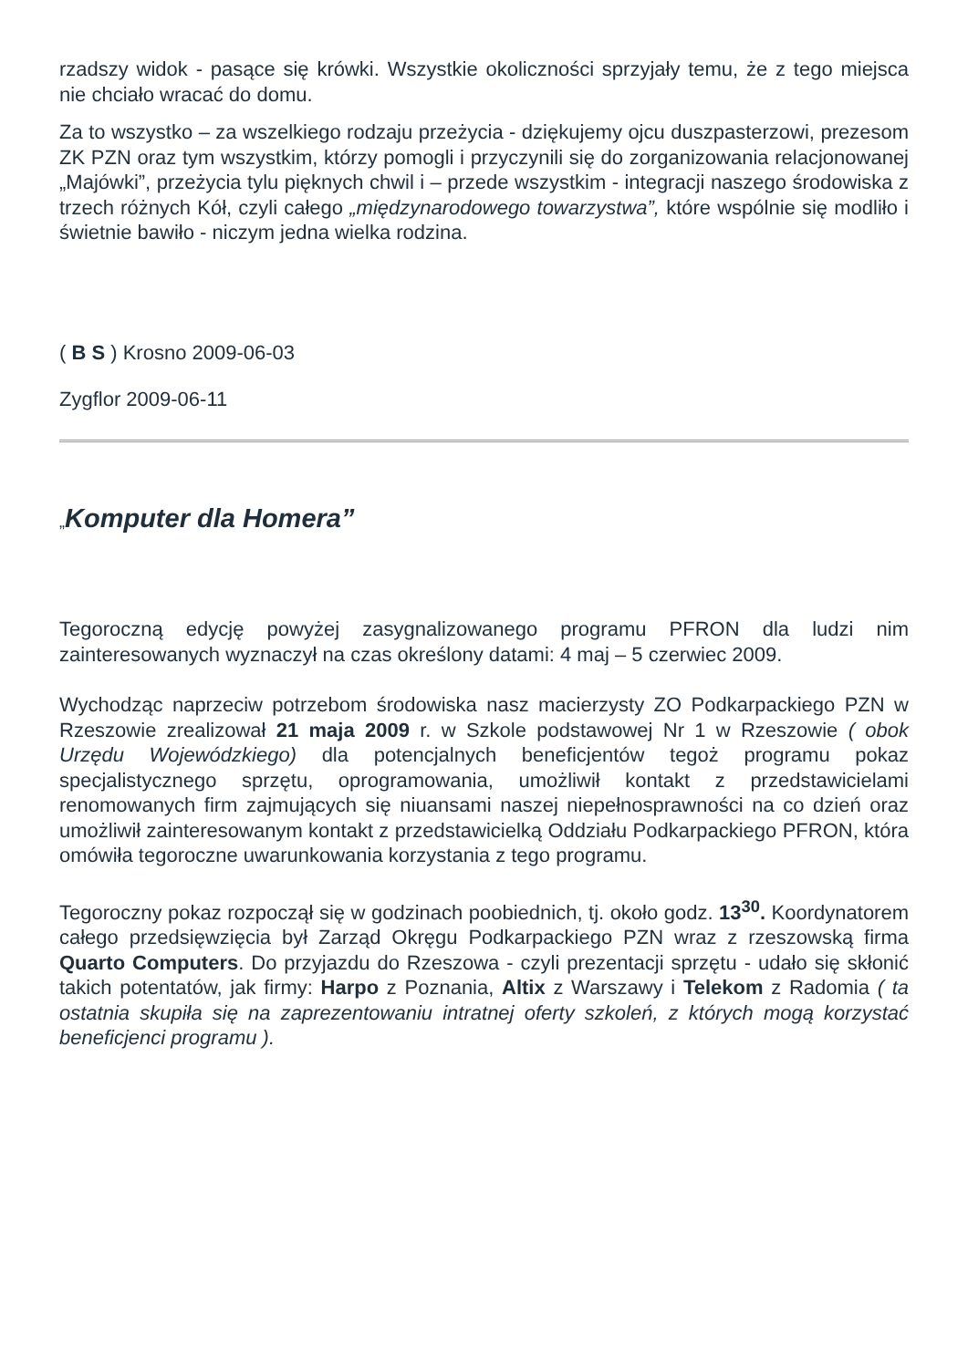rzadszy widok - pasące się krówki. Wszystkie okoliczności sprzyjały temu, że z tego miejsca nie chciało wracać do domu.
Za to wszystko – za wszelkiego rodzaju przeżycia - dziękujemy ojcu duszpasterzowi, prezesom ZK PZN oraz tym wszystkim, którzy pomogli i przyczynili się do zorganizowania relacjonowanej „Majówki”, przeżycia tylu pięknych chwil i – przede wszystkim - integracji naszego środowiska z trzech różnych Kół, czyli całego „międzynarodowego towarzystwa”, które wspólnie się modliło i świetnie bawiło - niczym jedna wielka rodzina.
( B S ) Krosno 2009-06-03
Zygflor 2009-06-11
„Komputer dla Homera”
Tegoroczną edycję powyżej zasygnalizowanego programu PFRON dla ludzi nim zainteresowanych wyznaczył na czas określony datami: 4 maj – 5 czerwiec 2009.
Wychodząc naprzeciw potrzebom środowiska nasz macierzysty ZO Podkarpackiego PZN w Rzeszowie zrealizował 21 maja 2009 r. w Szkole podstawowej Nr 1 w Rzeszowie ( obok Urzędu Wojewódzkiego) dla potencjalnych beneficjentów tegoż programu pokaz specjalistycznego sprzętu, oprogramowania, umożliwił kontakt z przedstawicielami renomowanych firm zajmujących się niuansami naszej niepełnosprawności na co dzień oraz umożliwił zainteresowanym kontakt z przedstawicielką Oddziału Podkarpackiego PFRON, która omówiła tegoroczne uwarunkowania korzystania z tego programu.
Tegoroczny pokaz rozpoczął się w godzinach poobiednich, tj. około godz. 13<sup>30</sup>. Koordynatorem całego przedsięwzięcia był Zarząd Okręgu Podkarpackiego PZN wraz z rzeszowską firma Quarto Computers. Do przyjazdu do Rzeszowa - czyli prezentacji sprzętu - udało się skłonić takich potentatów, jak firmy: Harpo z Poznania, Altix z Warszawy i Telekom z Radomia ( ta ostatnia skupiła się na zaprezentowaniu intratnej oferty szkoleń, z których mogą korzystać beneficjenci programu ).